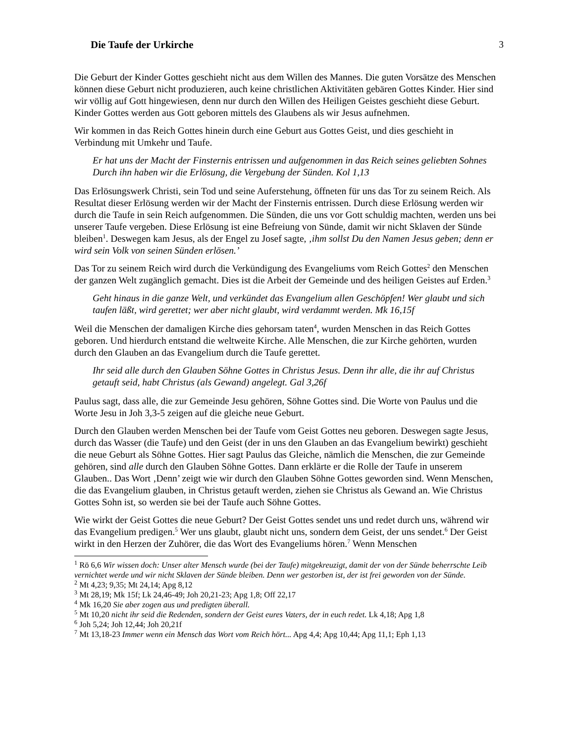Die Taufe der Urkirche 3
Die Geburt der Kinder Gottes geschieht nicht aus dem Willen des Mannes. Die guten Vorsätze des Menschen können diese Geburt nicht produzieren, auch keine christlichen Aktivitäten gebären Gottes Kinder. Hier sind wir völlig auf Gott hingewiesen, denn nur durch den Willen des Heiligen Geistes geschieht diese Geburt. Kinder Gottes werden aus Gott geboren mittels des Glaubens als wir Jesus aufnehmen.
Wir kommen in das Reich Gottes hinein durch eine Geburt aus Gottes Geist, und dies geschieht in Verbindung mit Umkehr und Taufe.
Er hat uns der Macht der Finsternis entrissen und aufgenommen in das Reich seines geliebten Sohnes Durch ihn haben wir die Erlösung, die Vergebung der Sünden. Kol 1,13
Das Erlösungswerk Christi, sein Tod und seine Auferstehung, öffneten für uns das Tor zu seinem Reich. Als Resultat dieser Erlösung werden wir der Macht der Finsternis entrissen. Durch diese Erlösung werden wir durch die Taufe in sein Reich aufgenommen. Die Sünden, die uns vor Gott schuldig machten, werden uns bei unserer Taufe vergeben. Diese Erlösung ist eine Befreiung von Sünde, damit wir nicht Sklaven der Sünde bleiben<sup>1</sup>. Deswegen kam Jesus, als der Engel zu Josef sagte, ‚ihm sollst Du den Namen Jesus geben; denn er wird sein Volk von seinen Sünden erlösen.’
Das Tor zu seinem Reich wird durch die Verkündigung des Evangeliums vom Reich Gottes<sup>2</sup> den Menschen der ganzen Welt zugänglich gemacht. Dies ist die Arbeit der Gemeinde und des heiligen Geistes auf Erden.<sup>3</sup>
Geht hinaus in die ganze Welt, und verkündet das Evangelium allen Geschöpfen! Wer glaubt und sich taufen läßt, wird gerettet; wer aber nicht glaubt, wird verdammt werden. Mk 16,15f
Weil die Menschen der damaligen Kirche dies gehorsam taten<sup>4</sup>, wurden Menschen in das Reich Gottes geboren. Und hierdurch entstand die weltweite Kirche. Alle Menschen, die zur Kirche gehörten, wurden durch den Glauben an das Evangelium durch die Taufe gerettet.
Ihr seid alle durch den Glauben Söhne Gottes in Christus Jesus. Denn ihr alle, die ihr auf Christus getauft seid, habt Christus (als Gewand) angelegt. Gal 3,26f
Paulus sagt, dass alle, die zur Gemeinde Jesu gehören, Söhne Gottes sind. Die Worte von Paulus und die Worte Jesu in Joh 3,3-5 zeigen auf die gleiche neue Geburt.
Durch den Glauben werden Menschen bei der Taufe vom Geist Gottes neu geboren. Deswegen sagte Jesus, durch das Wasser (die Taufe) und den Geist (der in uns den Glauben an das Evangelium bewirkt) geschieht die neue Geburt als Söhne Gottes. Hier sagt Paulus das Gleiche, nämlich die Menschen, die zur Gemeinde gehören, sind alle durch den Glauben Söhne Gottes. Dann erklärte er die Rolle der Taufe in unserem Glauben.. Das Wort ‚Denn’ zeigt wie wir durch den Glauben Söhne Gottes geworden sind. Wenn Menschen, die das Evangelium glauben, in Christus getauft werden, ziehen sie Christus als Gewand an. Wie Christus Gottes Sohn ist, so werden sie bei der Taufe auch Söhne Gottes.
Wie wirkt der Geist Gottes die neue Geburt? Der Geist Gottes sendet uns und redet durch uns, während wir das Evangelium predigen.<sup>5</sup> Wer uns glaubt, glaubt nicht uns, sondern dem Geist, der uns sendet.<sup>6</sup> Der Geist wirkt in den Herzen der Zuhörer, die das Wort des Evangeliums hören.<sup>7</sup> Wenn Menschen
<sup>1</sup> Rö 6,6 Wir wissen doch: Unser alter Mensch wurde (bei der Taufe) mitgekreuzigt, damit der von der Sünde beherrschte Leib vernichtet werde und wir nicht Sklaven der Sünde bleiben. Denn wer gestorben ist, der ist frei geworden von der Sünde.
<sup>2</sup> Mt 4,23; 9,35; Mt 24,14; Apg 8,12
<sup>3</sup> Mt 28,19; Mk 15f; Lk 24,46-49; Joh 20,21-23; Apg 1,8; Off 22,17
<sup>4</sup> Mk 16,20 Sie aber zogen aus und predigten überall.
<sup>5</sup> Mt 10,20 nicht ihr seid die Redenden, sondern der Geist eures Vaters, der in euch redet. Lk 4,18; Apg 1,8
<sup>6</sup> Joh 5,24; Joh 12,44; Joh 20,21f
<sup>7</sup> Mt 13,18-23 Immer wenn ein Mensch das Wort vom Reich hört... Apg 4,4; Apg 10,44; Apg 11,1; Eph 1,13